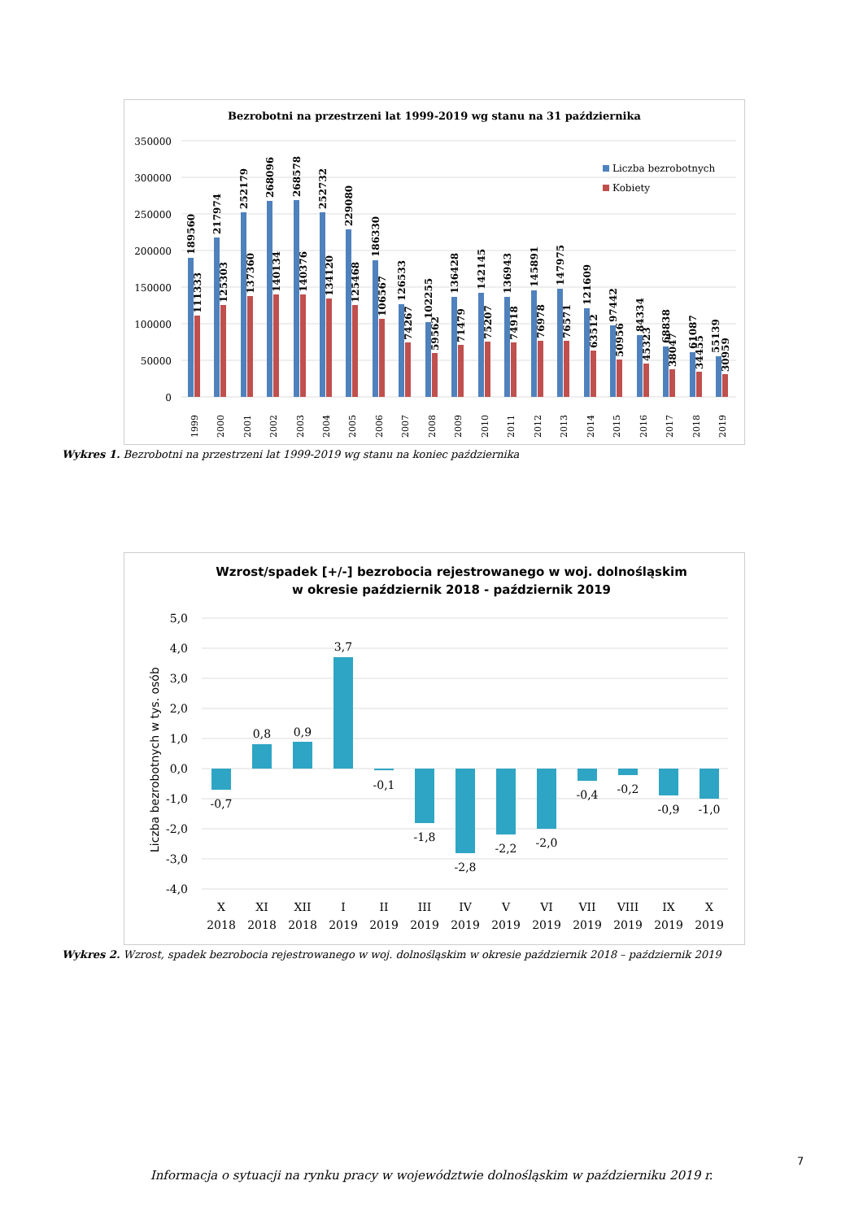Bezrobotni na przestrzeni lat 1999-2019 wg stanu na 31 października
350000
300000
250000
200000
150000
100000
50000
0
Liczba bezrobotnych
Kobiety
1999
2000
2001
2002
2003
2004
2005
2006
2007
2008
2009
2010
2011
2012
2013
2014
2015
2016
2017
2018
2019
189560
111333
217974
125303
252179
137360
268096
140134
268578
140376
252732
134120
229080
125468
186330
106567
126533
74267
102255
59562
136428
71479
142145
75207
136943
74918
145891
76978
147975
76571
121609
63512
97442
50956
84334
45323
68838
38047
61087
34455
55139
30959
Wykres 1. Bezrobotni na przestrzeni lat 1999-2019 wg stanu na koniec października
Wzrost/spadek [+/-] bezrobocia rejestrowanego w woj. dolnośląskim
w okresie październik 2018 - październik 2019
5,0
4,0
3,0
2,0
1,0
0,0
-1,0
-2,0
-3,0
-4,0
Liczba bezrobotnych w tys. osób
-0,7
0,8
0,9
3,7
-0,1
-1,8
-2,8
-2,2
-2,0
-0,4
-0,2
-0,9
-1,0
X
XI
XII
I
II
III
IV
V
VI
VII
VIII
IX
X
2018
2018
2018
2019
2019
2019
2019
2019
2019
2019
2019
2019
2019
Wykres 2. Wzrost, spadek bezrobocia rejestrowanego w woj. dolnośląskim w okresie październik 2018 – październik 2019
7
Informacja o sytuacji na rynku pracy w województwie dolnośląskim w październiku 2019 r.